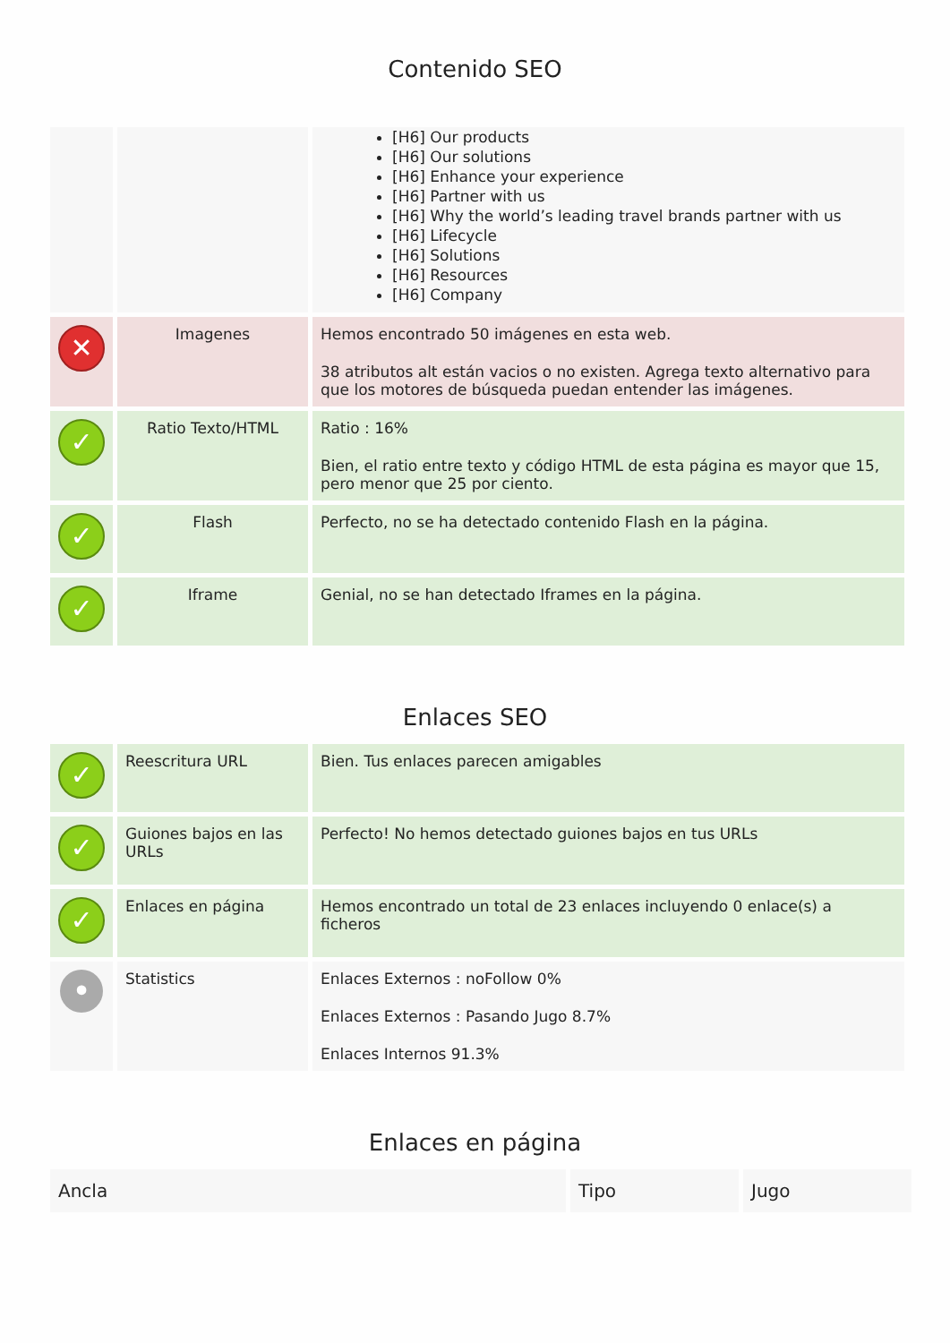Contenido SEO
| | | [H6] Our products [H6] Our solutions [H6] Enhance your experience [H6] Partner with us [H6] Why the world’s leading travel brands partner with us [H6] Lifecycle [H6] Solutions [H6] Resources [H6] Company |
| ✕ | Imagenes | Hemos encontrado 50 imágenes en esta web. 38 atributos alt están vacios o no existen. Agrega texto alternativo para que los motores de búsqueda puedan entender las imágenes. |
| ✓ | Ratio Texto/HTML | Ratio : 16% Bien, el ratio entre texto y código HTML de esta página es mayor que 15, pero menor que 25 por ciento. |
| ✓ | Flash | Perfecto, no se ha detectado contenido Flash en la página. |
| ✓ | Iframe | Genial, no se han detectado Iframes en la página. |
Enlaces SEO
| ✓ | Reescritura URL | Bien. Tus enlaces parecen amigables |
| ✓ | Guiones bajos en las URLs | Perfecto! No hemos detectado guiones bajos en tus URLs |
| ✓ | Enlaces en página | Hemos encontrado un total de 23 enlaces incluyendo 0 enlace(s) a ficheros |
| • | Statistics | Enlaces Externos : noFollow 0% Enlaces Externos : Pasando Jugo 8.7% Enlaces Internos 91.3% |
Enlaces en página
| Ancla | Tipo | Jugo |
| --- | --- | --- |